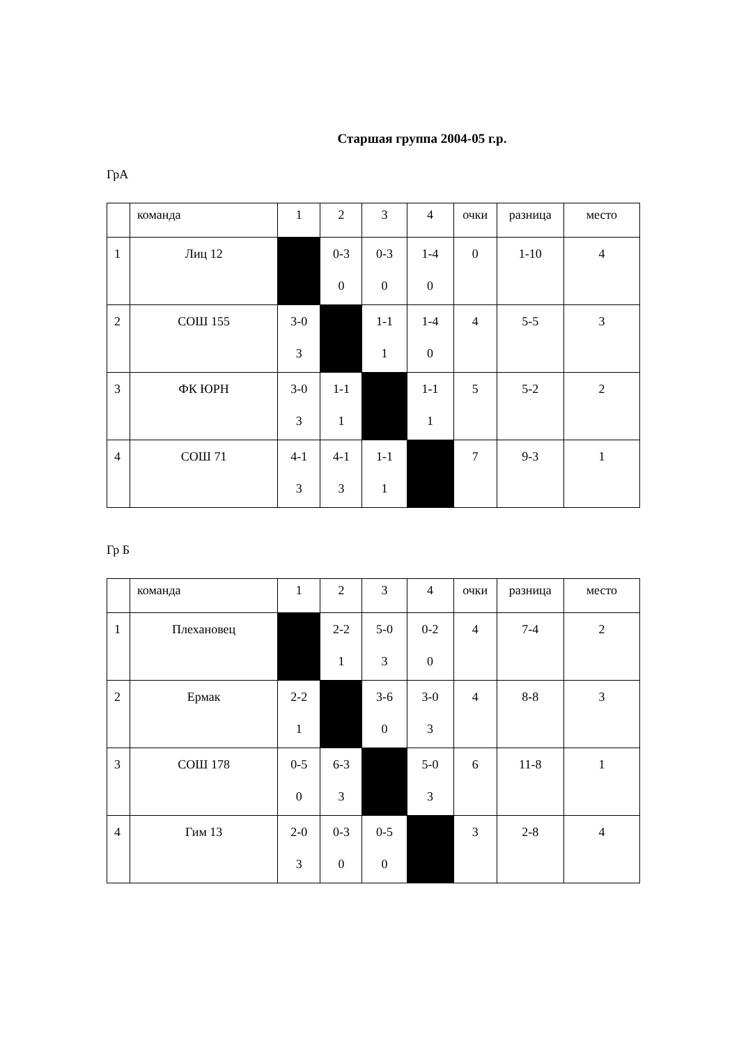Старшая группа 2004-05 г.р.
ГрА
| | команда | 1 | 2 | 3 | 4 | очки | разница | место |
| 1 | Лиц 12 | | 0-3 0 | 0-3 0 | 1-4 0 | 0 | 1-10 | 4 |
| 2 | СОШ 155 | 3-0 3 | | 1-1 1 | 1-4 0 | 4 | 5-5 | 3 |
| 3 | ФК ЮРН | 3-0 3 | 1-1 1 | | 1-1 1 | 5 | 5-2 | 2 |
| 4 | СОШ 71 | 4-1 3 | 4-1 3 | 1-1 1 | | 7 | 9-3 | 1 |
Гр Б
| | команда | 1 | 2 | 3 | 4 | очки | разница | место |
| 1 | Плехановец | | 2-2 1 | 5-0 3 | 0-2 0 | 4 | 7-4 | 2 |
| 2 | Ермак | 2-2 1 | | 3-6 0 | 3-0 3 | 4 | 8-8 | 3 |
| 3 | СОШ 178 | 0-5 0 | 6-3 3 | | 5-0 3 | 6 | 11-8 | 1 |
| 4 | Гим 13 | 2-0 3 | 0-3 0 | 0-5 0 | | 3 | 2-8 | 4 |